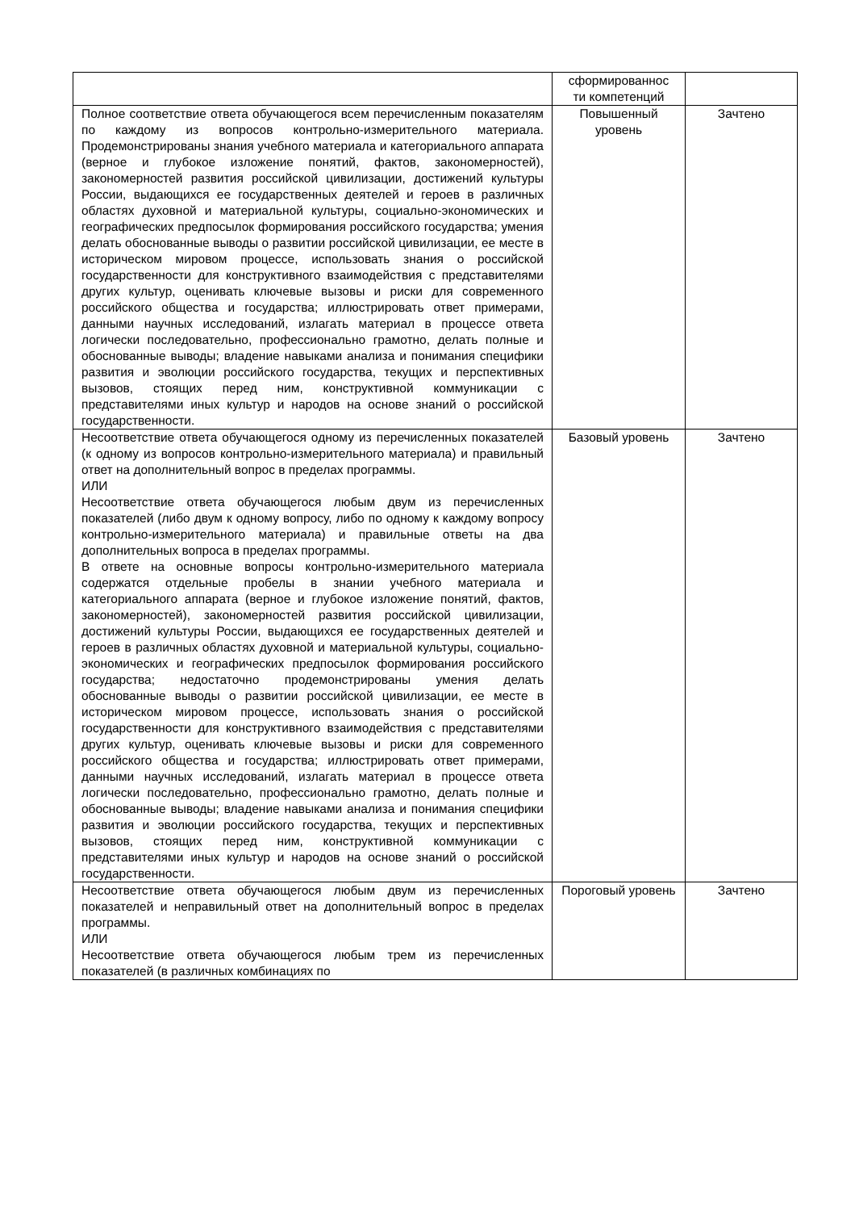| | сформированнос ти компетенций | |
| Полное соответствие ответа обучающегося всем перечисленным показателям по каждому из вопросов контрольно-измерительного материала. Продемонстрированы знания учебного материала и категориального аппарата (верное и глубокое изложение понятий, фактов, закономерностей), закономерностей развития российской цивилизации, достижений культуры России, выдающихся ее государственных деятелей и героев в различных областях духовной и материальной культуры, социально-экономических и географических предпосылок формирования российского государства; умения делать обоснованные выводы о развитии российской цивилизации, ее месте в историческом мировом процессе, использовать знания о российской государственности для конструктивного взаимодействия с представителями других культур, оценивать ключевые вызовы и риски для современного российского общества и государства; иллюстрировать ответ примерами, данными научных исследований, излагать материал в процессе ответа логически последовательно, профессионально грамотно, делать полные и обоснованные выводы; владение навыками анализа и понимания специфики развития и эволюции российского государства, текущих и перспективных вызовов, стоящих перед ним, конструктивной коммуникации с представителями иных культур и народов на основе знаний о российской государственности. | Повышенный уровень | Зачтено |
| Несоответствие ответа обучающегося одному из перечисленных показателей (к одному из вопросов контрольно-измерительного материала) и правильный ответ на дополнительный вопрос в пределах программы. ИЛИ Несоответствие ответа обучающегося любым двум из перечисленных показателей (либо двум к одному вопросу, либо по одному к каждому вопросу контрольно-измерительного материала) и правильные ответы на два дополнительных вопроса в пределах программы. В ответе на основные вопросы контрольно-измерительного материала содержатся отдельные пробелы в знании учебного материала и категориального аппарата (верное и глубокое изложение понятий, фактов, закономерностей), закономерностей развития российской цивилизации, достижений культуры России, выдающихся ее государственных деятелей и героев в различных областях духовной и материальной культуры, социально-экономических и географических предпосылок формирования российского государства; недостаточно продемонстрированы умения делать обоснованные выводы о развитии российской цивилизации, ее месте в историческом мировом процессе, использовать знания о российской государственности для конструктивного взаимодействия с представителями других культур, оценивать ключевые вызовы и риски для современного российского общества и государства; иллюстрировать ответ примерами, данными научных исследований, излагать материал в процессе ответа логически последовательно, профессионально грамотно, делать полные и обоснованные выводы; владение навыками анализа и понимания специфики развития и эволюции российского государства, текущих и перспективных вызовов, стоящих перед ним, конструктивной коммуникации с представителями иных культур и народов на основе знаний о российской государственности. | Базовый уровень | Зачтено |
| Несоответствие ответа обучающегося любым двум из перечисленных показателей и неправильный ответ на дополнительный вопрос в пределах программы. ИЛИ Несоответствие ответа обучающегося любым трем из перечисленных показателей (в различных комбинациях по | Пороговый уровень | Зачтено |